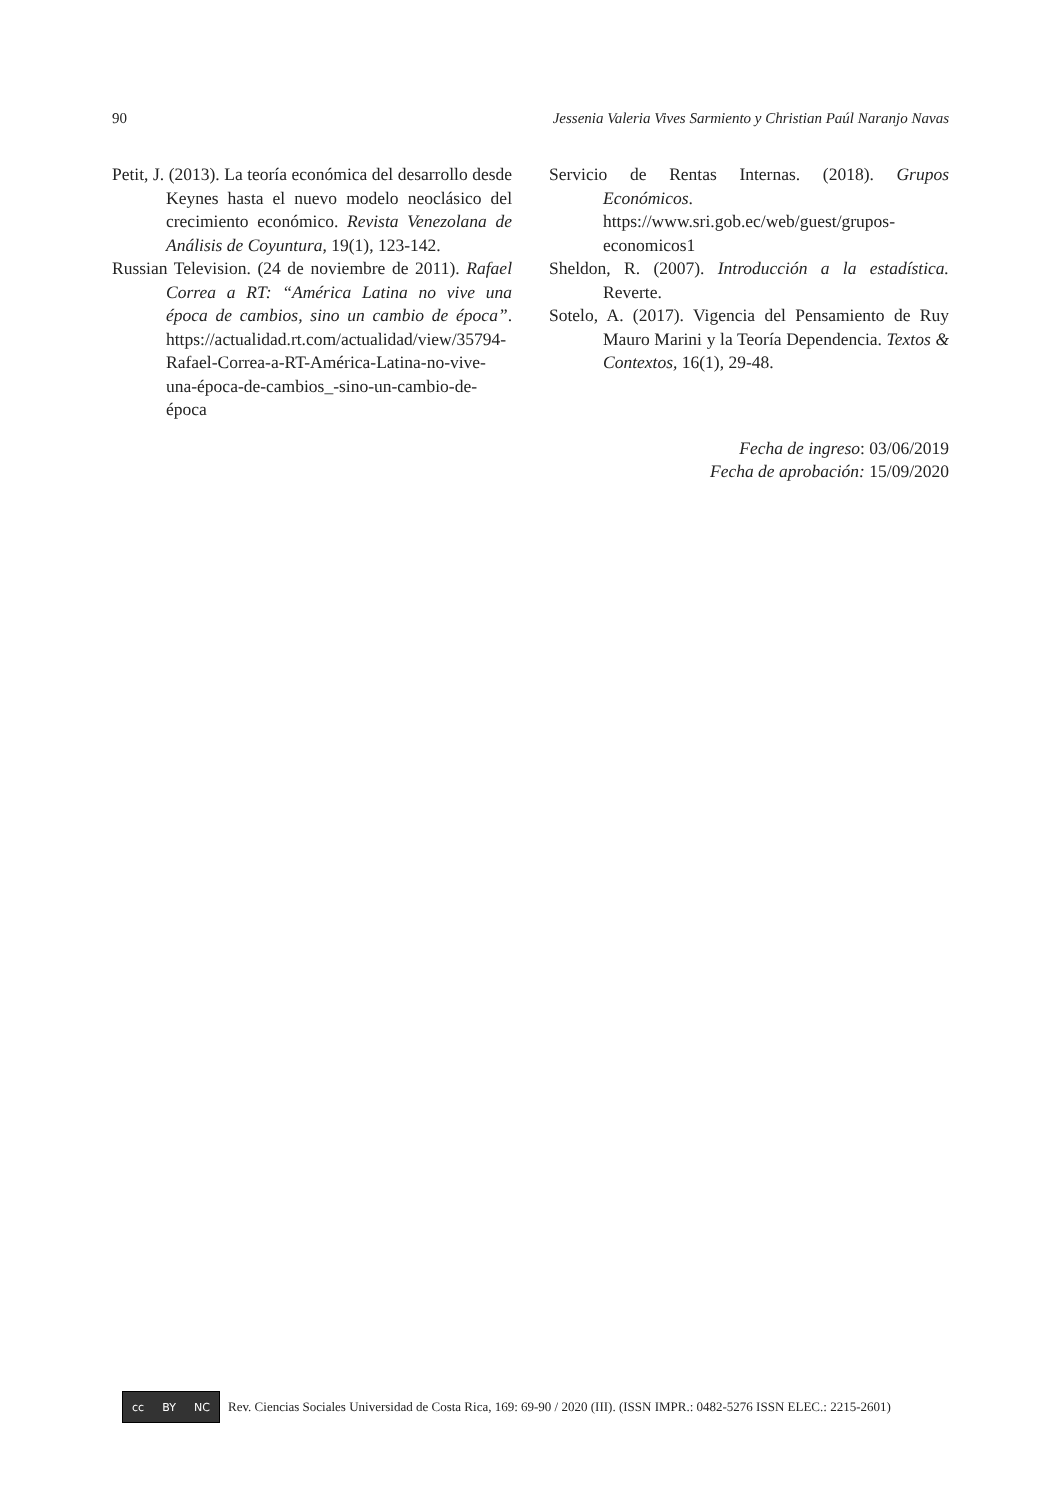90 Jessenia Valeria Vives Sarmiento y Christian Paúl Naranjo Navas
Petit, J. (2013). La teoría económica del desarrollo desde Keynes hasta el nuevo modelo neoclásico del crecimiento económico. Revista Venezolana de Análisis de Coyuntura, 19(1), 123-142.
Russian Television. (24 de noviembre de 2011). Rafael Correa a RT: “América Latina no vive una época de cambios, sino un cambio de época”. https://actualidad.rt.com/actualidad/view/35794-Rafael-Correa-a-RT-América-Latina-no-vive-una-época-de-cambios_-sino-un-cambio-de-época
Servicio de Rentas Internas. (2018). Grupos Económicos. https://www.sri.gob.ec/web/guest/grupos-economicos1
Sheldon, R. (2007). Introducción a la estadística. Reverte.
Sotelo, A. (2017). Vigencia del Pensamiento de Ruy Mauro Marini y la Teoría Dependencia. Textos & Contextos, 16(1), 29-48.
Fecha de ingreso: 03/06/2019
Fecha de aprobación: 15/09/2020
cc BY NC
Rev. Ciencias Sociales Universidad de Costa Rica, 169: 69-90 / 2020 (III). (ISSN IMPR.: 0482-5276 ISSN ELEC.: 2215-2601)